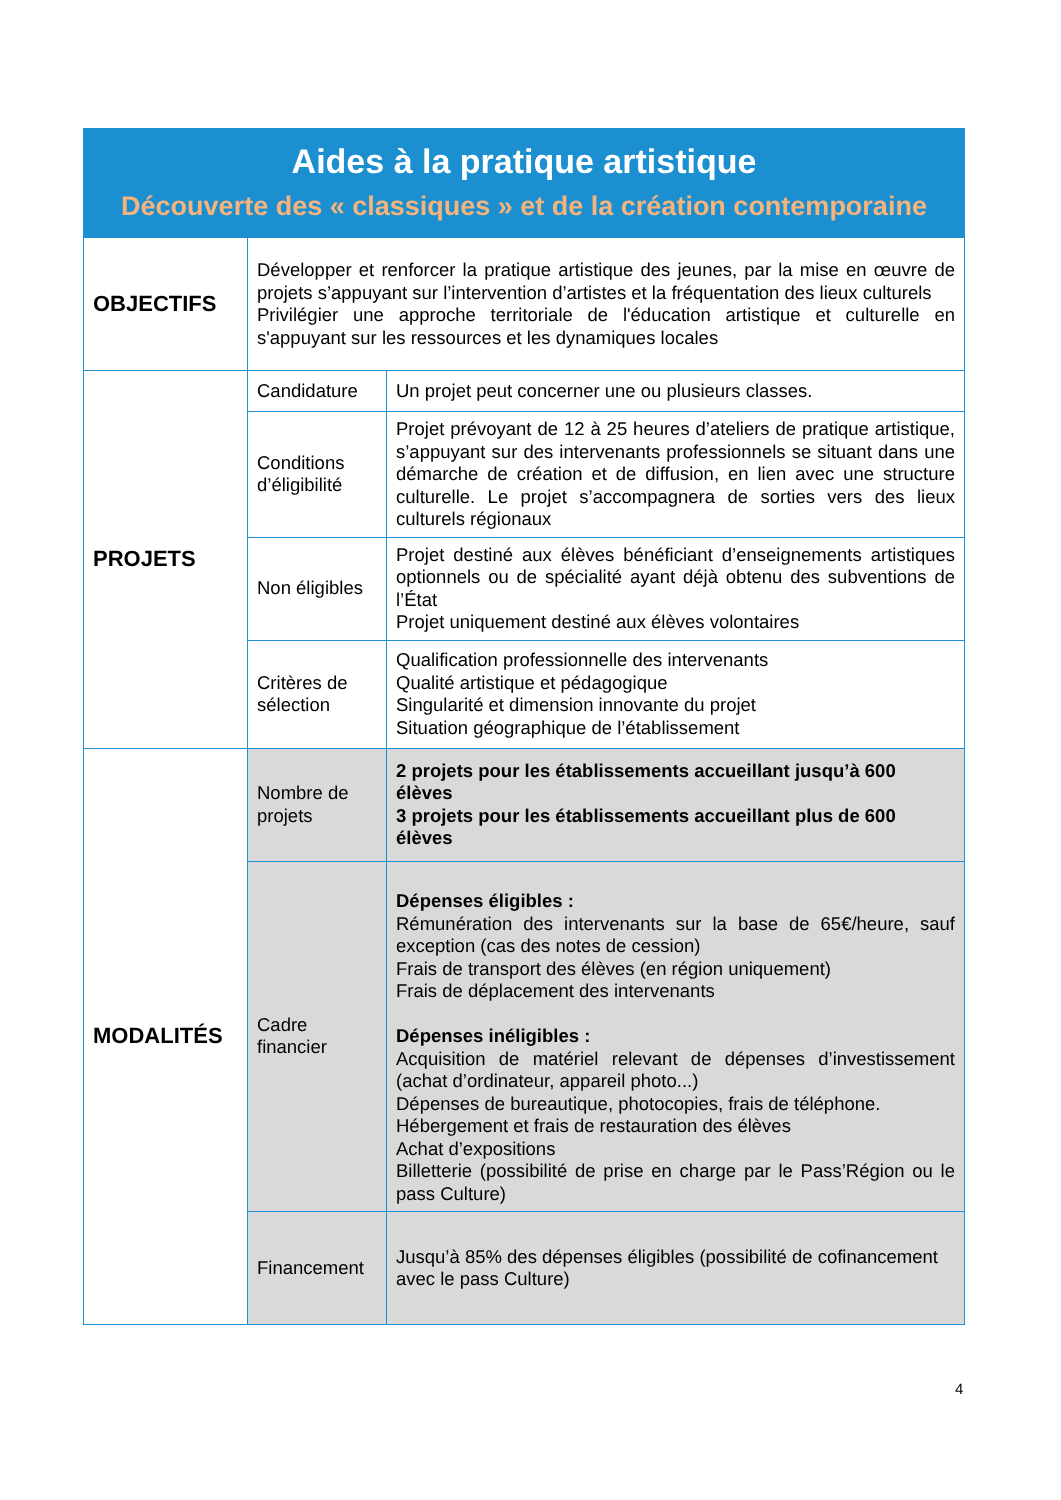| Aides à la pratique artistique Découverte des « classiques » et de la création contemporaine | | |
| --- | --- | --- |
| OBJECTIFS | Développer et renforcer la pratique artistique des jeunes, par la mise en œuvre de projets s’appuyant sur l’intervention d’artistes et la fréquentation des lieux culturels Privilégier une approche territoriale de l'éducation artistique et culturelle en s'appuyant sur les ressources et les dynamiques locales | |
| PROJETS | Candidature | Un projet peut concerner une ou plusieurs classes. |
| | Conditions d’éligibilité | Projet prévoyant de 12 à 25 heures d’ateliers de pratique artistique, s’appuyant sur des intervenants professionnels se situant dans une démarche de création et de diffusion, en lien avec une structure culturelle. Le projet s’accompagnera de sorties vers des lieux culturels régionaux |
| | Non éligibles | Projet destiné aux élèves bénéficiant d’enseignements artistiques optionnels ou de spécialité ayant déjà obtenu des subventions de l’État Projet uniquement destiné aux élèves volontaires |
| | Critères de sélection | Qualification professionnelle des intervenants Qualité artistique et pédagogique Singularité et dimension innovante du projet Situation géographique de l’établissement |
| MODALITÉS | Nombre de projets | 2 projets pour les établissements accueillant jusqu’à 600 élèves 3 projets pour les établissements accueillant plus de 600 élèves |
| | Cadre financier | Dépenses éligibles : Rémunération des intervenants sur la base de 65€/heure, sauf exception (cas des notes de cession) Frais de transport des élèves (en région uniquement) Frais de déplacement des intervenants Dépenses inéligibles : Acquisition de matériel relevant de dépenses d’investissement (achat d’ordinateur, appareil photo...) Dépenses de bureautique, photocopies, frais de téléphone. Hébergement et frais de restauration des élèves Achat d’expositions Billetterie (possibilité de prise en charge par le Pass’Région ou le pass Culture) |
| | Financement | Jusqu’à 85% des dépenses éligibles (possibilité de cofinancement avec le pass Culture) |
4